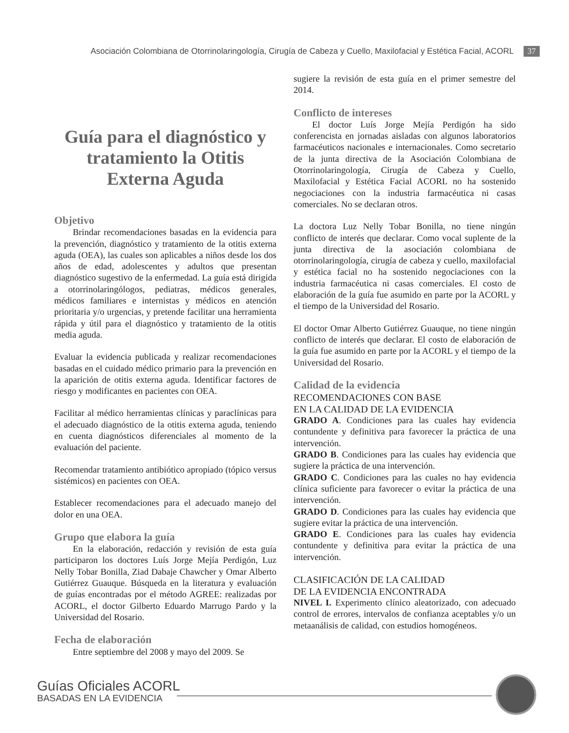Asociación Colombiana de Otorrinolaringología, Cirugía de Cabeza y Cuello, Maxilofacial y Estética Facial, ACORL 37
Guía para el diagnóstico y tratamiento la Otitis Externa Aguda
Objetivo
Brindar recomendaciones basadas en la evidencia para la prevención, diagnóstico y tratamiento de la otitis externa aguda (OEA), las cuales son aplicables a niños desde los dos años de edad, adolescentes y adultos que presentan diagnóstico sugestivo de la enfermedad. La guía está dirigida a otorrinolaringólogos, pediatras, médicos generales, médicos familiares e internistas y médicos en atención prioritaria y/o urgencias, y pretende facilitar una herramienta rápida y útil para el diagnóstico y tratamiento de la otitis media aguda.
Evaluar la evidencia publicada y realizar recomendaciones basadas en el cuidado médico primario para la prevención en la aparición de otitis externa aguda. Identificar factores de riesgo y modificantes en pacientes con OEA.
Facilitar al médico herramientas clínicas y paraclínicas para el adecuado diagnóstico de la otitis externa aguda, teniendo en cuenta diagnósticos diferenciales al momento de la evaluación del paciente.
Recomendar tratamiento antibiótico apropiado (tópico versus sistémicos) en pacientes con OEA.
Establecer recomendaciones para el adecuado manejo del dolor en una OEA.
Grupo que elabora la guía
En la elaboración, redacción y revisión de esta guía participaron los doctores Luís Jorge Mejía Perdigón, Luz Nelly Tobar Bonilla, Ziad Dabaje Chawcher y Omar Alberto Gutiérrez Guauque. Búsqueda en la literatura y evaluación de guías encontradas por el método AGREE: realizadas por ACORL, el doctor Gilberto Eduardo Marrugo Pardo y la Universidad del Rosario.
Fecha de elaboración
Entre septiembre del 2008 y mayo del 2009. Se
sugiere la revisión de esta guía en el primer semestre del 2014.
Conflicto de intereses
El doctor Luís Jorge Mejía Perdigón ha sido conferencista en jornadas aisladas con algunos laboratorios farmacéuticos nacionales e internacionales. Como secretario de la junta directiva de la Asociación Colombiana de Otorrinolaringología, Cirugía de Cabeza y Cuello, Maxilofacial y Estética Facial ACORL no ha sostenido negociaciones con la industria farmacéutica ni casas comerciales. No se declaran otros.
La doctora Luz Nelly Tobar Bonilla, no tiene ningún conflicto de interés que declarar. Como vocal suplente de la junta directiva de la asociación colombiana de otorrinolaringología, cirugía de cabeza y cuello, maxilofacial y estética facial no ha sostenido negociaciones con la industria farmacéutica ni casas comerciales. El costo de elaboración de la guía fue asumido en parte por la ACORL y el tiempo de la Universidad del Rosario.
El doctor Omar Alberto Gutiérrez Guauque, no tiene ningún conflicto de interés que declarar. El costo de elaboración de la guía fue asumido en parte por la ACORL y el tiempo de la Universidad del Rosario.
Calidad de la evidencia
RECOMENDACIONES CON BASE
EN LA CALIDAD DE LA EVIDENCIA
GRADO A. Condiciones para las cuales hay evidencia contundente y definitiva para favorecer la práctica de una intervención.
GRADO B. Condiciones para las cuales hay evidencia que sugiere la práctica de una intervención.
GRADO C. Condiciones para las cuales no hay evidencia clínica suficiente para favorecer o evitar la práctica de una intervención.
GRADO D. Condiciones para las cuales hay evidencia que sugiere evitar la práctica de una intervención.
GRADO E. Condiciones para las cuales hay evidencia contundente y definitiva para evitar la práctica de una intervención.
CLASIFICACIÓN DE LA CALIDAD
DE LA EVIDENCIA ENCONTRADA
NIVEL I. Experimento clínico aleatorizado, con adecuado control de errores, intervalos de confianza aceptables y/o un metaanálisis de calidad, con estudios homogéneos.
Guías Oficiales ACORL
BASADAS EN LA EVIDENCIA